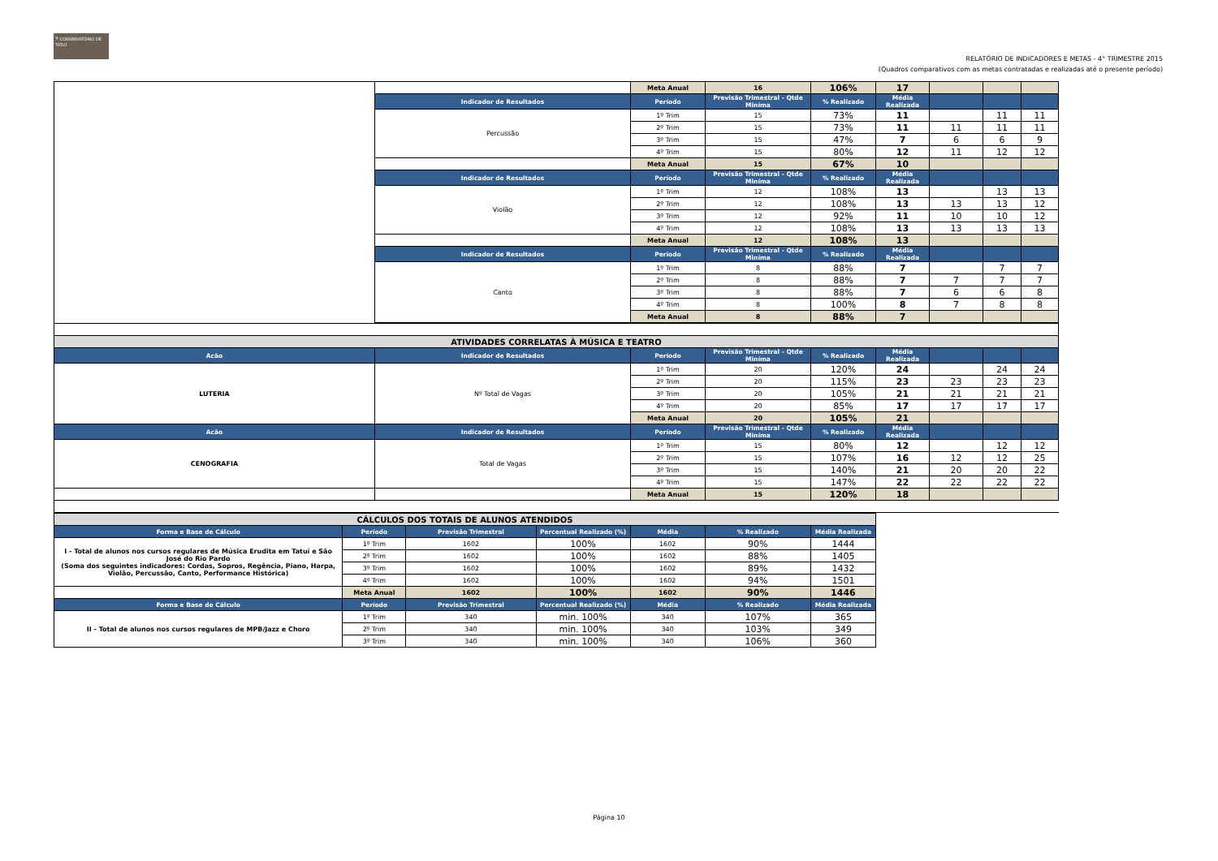𝄢 CONSERVATÓRIO DE TATUÍ
RELATÓRIO DE INDICADORES E METAS - 4° TRIMESTRE 2015
(Quadros comparativos com as metas contratadas e realizadas até o presente período)
| | | Meta Anual | 16 | 106% | 17 | | | |
| | Indicador de Resultados | Período | Previsão Trimestral - Qtde Miníma | % Realizado | Média Realizada | | | |
| | Percussão | 1º Trim | 15 | 73% | 11 | | 11 | 11 |
| | | 2º Trim | 15 | 73% | 11 | 11 | 11 | 11 |
| | | 3º Trim | 15 | 47% | 7 | 6 | 6 | 9 |
| | | 4º Trim | 15 | 80% | 12 | 11 | 12 | 12 |
| | | Meta Anual | 15 | 67% | 10 | | | |
| | Indicador de Resultados | Período | Previsão Trimestral - Qtde Miníma | % Realizado | Média Realizada | | | |
| | Violão | 1º Trim | 12 | 108% | 13 | | 13 | 13 |
| | | 2º Trim | 12 | 108% | 13 | 13 | 13 | 12 |
| | | 3º Trim | 12 | 92% | 11 | 10 | 10 | 12 |
| | | 4º Trim | 12 | 108% | 13 | 13 | 13 | 13 |
| | | Meta Anual | 12 | 108% | 13 | | | |
| | Indicador de Resultados | Período | Previsão Trimestral - Qtde Miníma | % Realizado | Média Realizada | | | |
| | Canto | 1º Trim | 8 | 88% | 7 | | 7 | 7 |
| | | 2º Trim | 8 | 88% | 7 | 7 | 7 | 7 |
| | | 3º Trim | 8 | 88% | 7 | 6 | 6 | 8 |
| | | 4º Trim | 8 | 100% | 8 | 7 | 8 | 8 |
| | | Meta Anual | 8 | 88% | 7 | | | |
| ATIVIDADES CORRELATAS À MÚSICA E TEATRO | | | | | | | | |
| Acão | Indicador de Resultados | Período | Previsão Trimestral - Qtde Miníma | % Realizado | Média Realizada | | | |
| LUTERIA | Nº Total de Vagas | 1º Trim | 20 | 120% | 24 | | 24 | 24 |
| | | 2º Trim | 20 | 115% | 23 | 23 | 23 | 23 |
| | | 3º Trim | 20 | 105% | 21 | 21 | 21 | 21 |
| | | 4º Trim | 20 | 85% | 17 | 17 | 17 | 17 |
| | | Meta Anual | 20 | 105% | 21 | | | |
| Acão | Indicador de Resultados | Período | Previsão Trimestral - Qtde Miníma | % Realizado | Média Realizada | | | |
| CENOGRAFIA | Total de Vagas | 1º Trim | 15 | 80% | 12 | | 12 | 12 |
| | | 2º Trim | 15 | 107% | 16 | 12 | 12 | 25 |
| | | 3º Trim | 15 | 140% | 21 | 20 | 20 | 22 |
| | | 4º Trim | 15 | 147% | 22 | 22 | 22 | 22 |
| | | Meta Anual | 15 | 120% | 18 | | | |
| CÁLCULOS DOS TOTAIS DE ALUNOS ATENDIDOS | | | | | | |
| Forma e Base de Cálculo | Período | Previsão Trimestral | Percentual Realizado (%) | Média | % Realizado | Média Realizada |
| I - Total de alunos nos cursos regulares de Música Erudita em Tatuí e São José do Rio Pardo (Soma dos seguintes indicadores: Cordas, Sopros, Regência, Piano, Harpa, Violão, Percussão, Canto, Performance Histórica) | 1º Trim | 1602 | 100% | 1602 | 90% | 1444 |
| | 2º Trim | 1602 | 100% | 1602 | 88% | 1405 |
| | 3º Trim | 1602 | 100% | 1602 | 89% | 1432 |
| | 4º Trim | 1602 | 100% | 1602 | 94% | 1501 |
| | Meta Anual | 1602 | 100% | 1602 | 90% | 1446 |
| Forma e Base de Cálculo | Período | Previsão Trimestral | Percentual Realizado (%) | Média | % Realizado | Média Realizada |
| II - Total de alunos nos cursos regulares de MPB/Jazz e Choro | 1º Trim | 340 | min. 100% | 340 | 107% | 365 |
| | 2º Trim | 340 | min. 100% | 340 | 103% | 349 |
| | 3º Trim | 340 | min. 100% | 340 | 106% | 360 |
Página 10